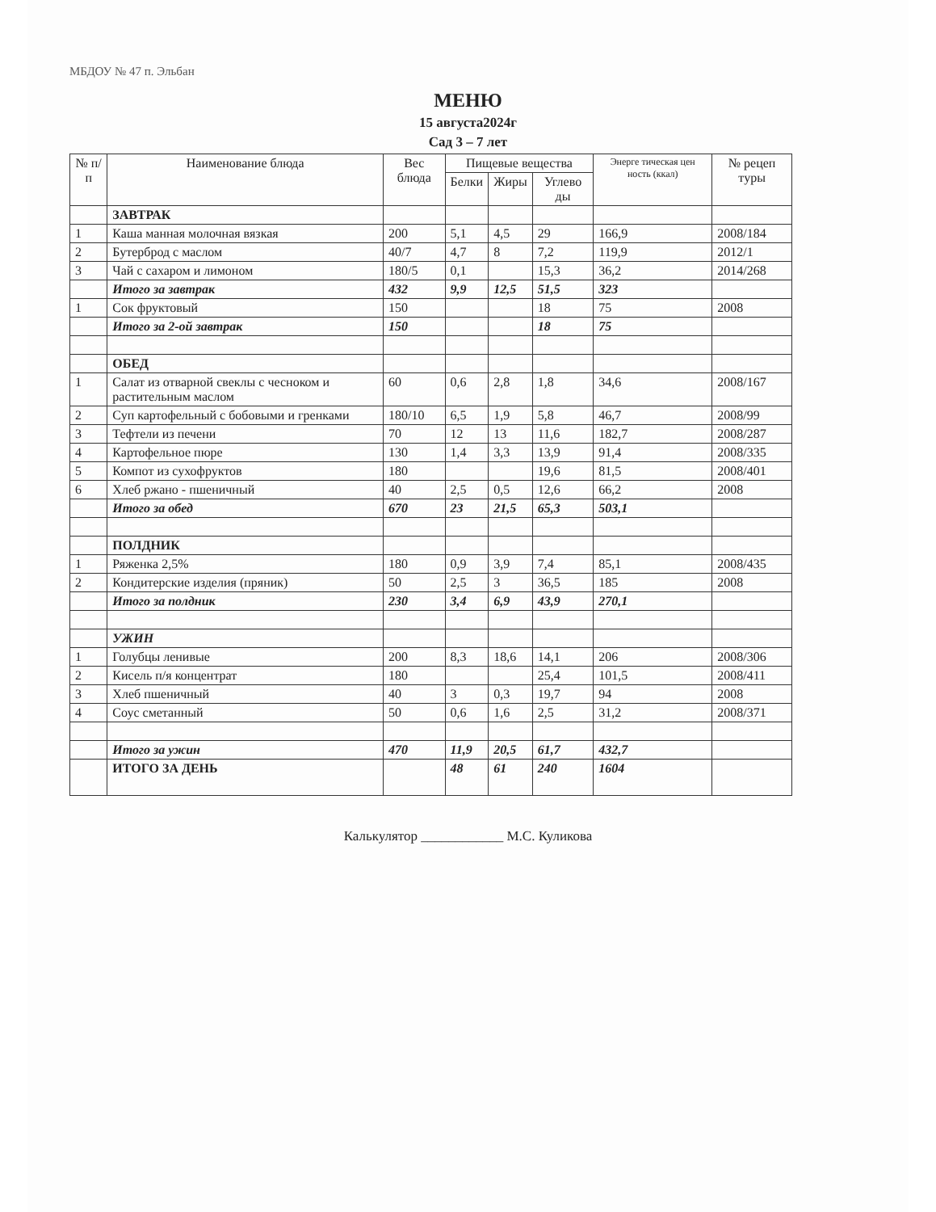МБДОУ № 47 п. Эльбан
МЕНЮ
15 августа2024г
Сад 3 – 7 лет
| № п/п | Наименование блюда | Вес блюда | Пищевые вещества | | | Энерге тическая цен ность (ккал) | № рецеп туры |
| --- | --- | --- | --- | --- | --- | --- | --- |
| | | | Белки | Жиры | Углево ды | | |
| | ЗАВТРАК | | | | | | |
| 1 | Каша манная молочная вязкая | 200 | 5,1 | 4,5 | 29 | 166,9 | 2008/184 |
| 2 | Бутерброд с маслом | 40/7 | 4,7 | 8 | 7,2 | 119,9 | 2012/1 |
| 3 | Чай с сахаром и лимоном | 180/5 | 0,1 | | 15,3 | 36,2 | 2014/268 |
| | Итого за завтрак | 432 | 9,9 | 12,5 | 51,5 | 323 | |
| 1 | Сок фруктовый | 150 | | | 18 | 75 | 2008 |
| | Итого за 2-ой завтрак | 150 | | | 18 | 75 | |
| | ОБЕД | | | | | | |
| 1 | Салат из отварной свеклы с чесноком и растительным маслом | 60 | 0,6 | 2,8 | 1,8 | 34,6 | 2008/167 |
| 2 | Суп картофельный с бобовыми и гренками | 180/10 | 6,5 | 1,9 | 5,8 | 46,7 | 2008/99 |
| 3 | Тефтели из печени | 70 | 12 | 13 | 11,6 | 182,7 | 2008/287 |
| 4 | Картофельное пюре | 130 | 1,4 | 3,3 | 13,9 | 91,4 | 2008/335 |
| 5 | Компот из сухофруктов | 180 | | | 19,6 | 81,5 | 2008/401 |
| 6 | Хлеб ржано - пшеничный | 40 | 2,5 | 0,5 | 12,6 | 66,2 | 2008 |
| | Итого за обед | 670 | 23 | 21,5 | 65,3 | 503,1 | |
| | ПОЛДНИК | | | | | | |
| 1 | Ряженка 2,5% | 180 | 0,9 | 3,9 | 7,4 | 85,1 | 2008/435 |
| 2 | Кондитерские изделия (пряник) | 50 | 2,5 | 3 | 36,5 | 185 | 2008 |
| | Итого за полдник | 230 | 3,4 | 6,9 | 43,9 | 270,1 | |
| | УЖИН | | | | | | |
| 1 | Голубцы ленивые | 200 | 8,3 | 18,6 | 14,1 | 206 | 2008/306 |
| 2 | Кисель п/я концентрат | 180 | | | 25,4 | 101,5 | 2008/411 |
| 3 | Хлеб пшеничный | 40 | 3 | 0,3 | 19,7 | 94 | 2008 |
| 4 | Соус сметанный | 50 | 0,6 | 1,6 | 2,5 | 31,2 | 2008/371 |
| | Итого за ужин | 470 | 11,9 | 20,5 | 61,7 | 432,7 | |
| | ИТОГО ЗА ДЕНЬ | | 48 | 61 | 240 | 1604 | |
Калькулятор ____________ М.С. Куликова